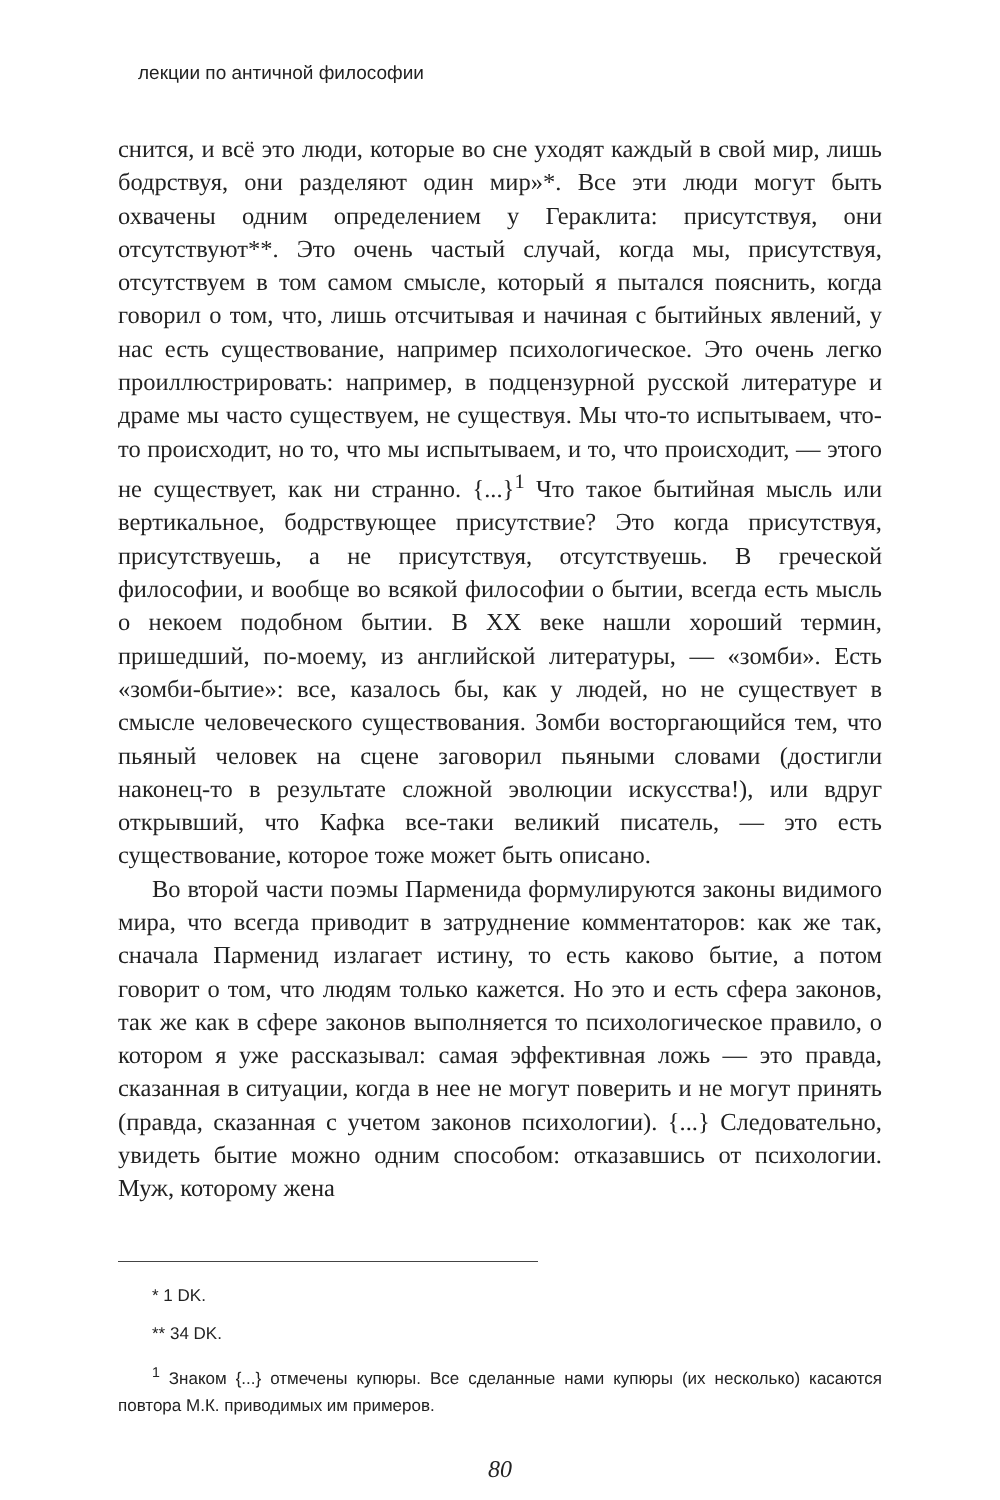лекции по античной философии
снится, и всё это люди, которые во сне уходят каждый в свой мир, лишь бодрствуя, они разделяют один мир»*. Все эти люди могут быть охвачены одним определением у Гераклита: присутствуя, они отсутствуют**. Это очень частый случай, когда мы, присутствуя, отсутствуем в том самом смысле, который я пытался пояснить, когда говорил о том, что, лишь отсчитывая и начиная с бытийных явлений, у нас есть существование, например психологическое. Это очень легко проиллюстрировать: например, в подцензурной русской литературе и драме мы часто существуем, не существуя. Мы что-то испытываем, что-то происходит, но то, что мы испытываем, и то, что происходит, — этого не существует, как ни странно. {...}<sup>1</sup> Что такое бытийная мысль или вертикальное, бодрствующее присутствие? Это когда присутствуя, присутствуешь, а не присутствуя, отсутствуешь. В греческой философии, и вообще во всякой философии о бытии, всегда есть мысль о некоем подобном бытии. В XX веке нашли хороший термин, пришедший, по-моему, из английской литературы, — «зомби». Есть «зомби-бытие»: все, казалось бы, как у людей, но не существует в смысле человеческого существования. Зомби восторгающийся тем, что пьяный человек на сцене заговорил пьяными словами (достигли наконец-то в результате сложной эволюции искусства!), или вдруг открывший, что Кафка все-таки великий писатель, — это есть существование, которое тоже может быть описано.
Во второй части поэмы Парменида формулируются законы видимого мира, что всегда приводит в затруднение комментаторов: как же так, сначала Парменид излагает истину, то есть каково бытие, а потом говорит о том, что людям только кажется. Но это и есть сфера законов, так же как в сфере законов выполняется то психологическое правило, о котором я уже рассказывал: самая эффективная ложь — это правда, сказанная в ситуации, когда в нее не могут поверить и не могут принять (правда, сказанная с учетом законов психологии). {...} Следовательно, увидеть бытие можно одним способом: отказавшись от психологии. Муж, которому жена
* 1 DK.
** 34 DK.
<sup>1</sup> Знаком {...} отмечены купюры. Все сделанные нами купюры (их несколько) касаются повтора М.К. приводимых им примеров.
80